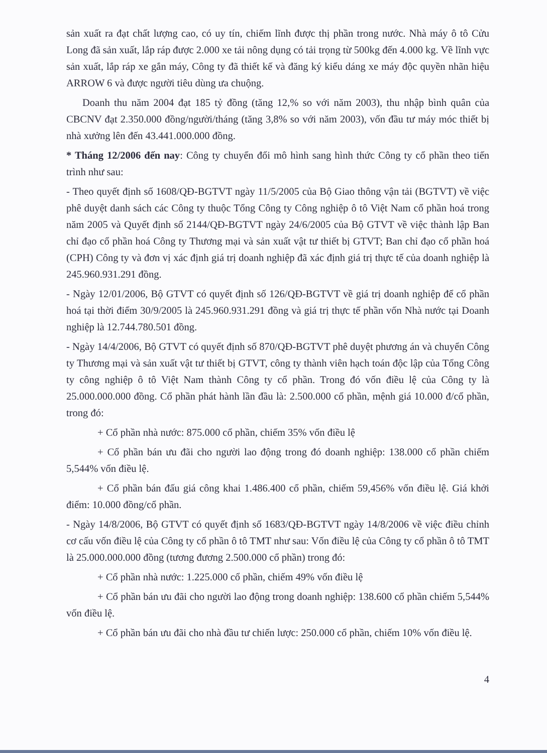sản xuất ra đạt chất lượng cao, có uy tín, chiếm lĩnh được thị phần trong nước. Nhà máy ô tô Cửu Long đã sản xuất, lắp ráp được 2.000 xe tải nông dụng có tải trọng từ 500kg đến 4.000 kg. Về lĩnh vực sản xuất, lắp ráp xe gắn máy, Công ty đã thiết kế và đăng ký kiểu dáng xe máy độc quyền nhãn hiệu ARROW 6 và được người tiêu dùng ưa chuộng.
Doanh thu năm 2004 đạt 185 tỷ đồng (tăng 12,% so với năm 2003), thu nhập bình quân của CBCNV đạt 2.350.000 đồng/người/tháng (tăng 3,8% so với năm 2003), vốn đầu tư máy móc thiết bị nhà xưởng lên đến 43.441.000.000 đồng.
* Tháng 12/2006 đến nay: Công ty chuyển đổi mô hình sang hình thức Công ty cổ phần theo tiến trình như sau:
- Theo quyết định số 1608/QĐ-BGTVT ngày 11/5/2005 của Bộ Giao thông vận tải (BGTVT) về việc phê duyệt danh sách các Công ty thuộc Tổng Công ty Công nghiệp ô tô Việt Nam cổ phần hoá trong năm 2005 và Quyết định số 2144/QĐ-BGTVT ngày 24/6/2005 của Bộ GTVT về việc thành lập Ban chỉ đạo cổ phần hoá Công ty Thương mại và sản xuất vật tư thiết bị GTVT; Ban chỉ đạo cổ phần hoá (CPH) Công ty và đơn vị xác định giá trị doanh nghiệp đã xác định giá trị thực tế của doanh nghiệp là 245.960.931.291 đồng.
- Ngày 12/01/2006, Bộ GTVT có quyết định số 126/QĐ-BGTVT về giá trị doanh nghiệp để cổ phần hoá tại thời điểm 30/9/2005 là 245.960.931.291 đồng và giá trị thực tế phần vốn Nhà nước tại Doanh nghiệp là 12.744.780.501 đồng.
- Ngày 14/4/2006, Bộ GTVT có quyết định số 870/QĐ-BGTVT phê duyệt phương án và chuyển Công ty Thương mại và sản xuất vật tư thiết bị GTVT, công ty thành viên hạch toán độc lập của Tổng Công ty công nghiệp ô tô Việt Nam thành Công ty cổ phần. Trong đó vốn điều lệ của Công ty là 25.000.000.000 đồng. Cổ phần phát hành lần đầu là: 2.500.000 cổ phần, mệnh giá 10.000 đ/cổ phần, trong đó:
+ Cổ phần nhà nước: 875.000 cổ phần, chiếm 35% vốn điều lệ
+ Cổ phần bán ưu đãi cho người lao động trong đó doanh nghiệp: 138.000 cổ phần chiếm 5,544% vốn điều lệ.
+ Cổ phần bán đấu giá công khai 1.486.400 cổ phần, chiếm 59,456% vốn điều lệ. Giá khởi điểm: 10.000 đồng/cổ phần.
- Ngày 14/8/2006, Bộ GTVT có quyết định số 1683/QĐ-BGTVT ngày 14/8/2006 về việc điều chỉnh cơ cấu vốn điều lệ của Công ty cổ phần ô tô TMT như sau: Vốn điều lệ của Công ty cổ phần ô tô TMT là 25.000.000.000 đồng (tương đương 2.500.000 cổ phần) trong đó:
+ Cổ phần nhà nước: 1.225.000 cổ phần, chiếm 49% vốn điều lệ
+ Cổ phần bán ưu đãi cho người lao động trong doanh nghiệp: 138.600 cổ phần chiếm 5,544% vốn điều lệ.
+ Cổ phần bán ưu đãi cho nhà đầu tư chiến lược: 250.000 cổ phần, chiếm 10% vốn điều lệ.
4